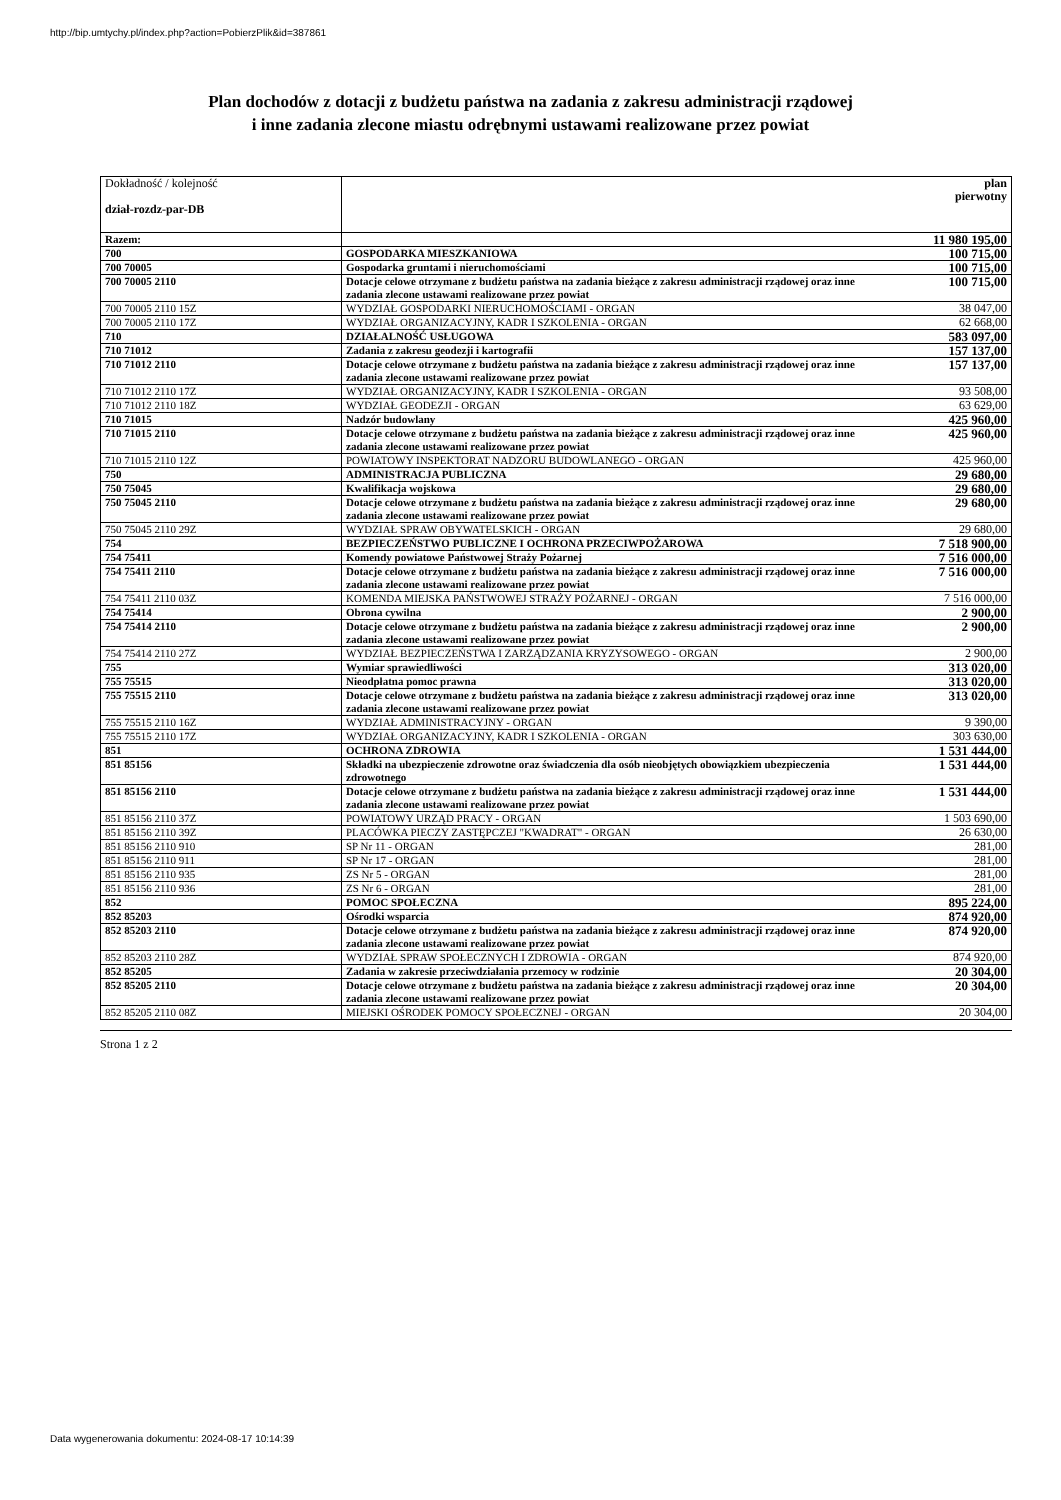http://bip.umtychy.pl/index.php?action=PobierzPlik&id=387861
Plan dochodów z dotacji z budżetu państwa na zadania z zakresu administracji rządowej
i inne zadania zlecone miastu odrębnymi ustawami realizowane przez powiat
| Dokładność / kolejność dział-rozdz-par-DB | | plan pierwotny |
| Razem: | | 11 980 195,00 |
| 700 | GOSPODARKA MIESZKANIOWA | 100 715,00 |
| 700 70005 | Gospodarka gruntami i nieruchomościami | 100 715,00 |
| 700 70005 2110 | Dotacje celowe otrzymane z budżetu państwa na zadania bieżące z zakresu administracji rządowej oraz inne zadania zlecone ustawami realizowane przez powiat | 100 715,00 |
| 700 70005 2110 15Z | WYDZIAŁ GOSPODARKI NIERUCHOMOŚCIAMI - ORGAN | 38 047,00 |
| 700 70005 2110 17Z | WYDZIAŁ ORGANIZACYJNY, KADR I SZKOLENIA - ORGAN | 62 668,00 |
| 710 | DZIAŁALNOŚĆ USŁUGOWA | 583 097,00 |
| 710 71012 | Zadania z zakresu geodezji i kartografii | 157 137,00 |
| 710 71012 2110 | Dotacje celowe otrzymane z budżetu państwa na zadania bieżące z zakresu administracji rządowej oraz inne zadania zlecone ustawami realizowane przez powiat | 157 137,00 |
| 710 71012 2110 17Z | WYDZIAŁ ORGANIZACYJNY, KADR I SZKOLENIA - ORGAN | 93 508,00 |
| 710 71012 2110 18Z | WYDZIAŁ GEODEZJI - ORGAN | 63 629,00 |
| 710 71015 | Nadzór budowlany | 425 960,00 |
| 710 71015 2110 | Dotacje celowe otrzymane z budżetu państwa na zadania bieżące z zakresu administracji rządowej oraz inne zadania zlecone ustawami realizowane przez powiat | 425 960,00 |
| 710 71015 2110 12Z | POWIATOWY INSPEKTORAT NADZORU BUDOWLANEGO - ORGAN | 425 960,00 |
| 750 | ADMINISTRACJA PUBLICZNA | 29 680,00 |
| 750 75045 | Kwalifikacja wojskowa | 29 680,00 |
| 750 75045 2110 | Dotacje celowe otrzymane z budżetu państwa na zadania bieżące z zakresu administracji rządowej oraz inne zadania zlecone ustawami realizowane przez powiat | 29 680,00 |
| 750 75045 2110 29Z | WYDZIAŁ SPRAW OBYWATELSKICH - ORGAN | 29 680,00 |
| 754 | BEZPIECZEŃSTWO PUBLICZNE I OCHRONA PRZECIWPOŻAROWA | 7 518 900,00 |
| 754 75411 | Komendy powiatowe Państwowej Straży Pożarnej | 7 516 000,00 |
| 754 75411 2110 | Dotacje celowe otrzymane z budżetu państwa na zadania bieżące z zakresu administracji rządowej oraz inne zadania zlecone ustawami realizowane przez powiat | 7 516 000,00 |
| 754 75411 2110 03Z | KOMENDA MIEJSKA PAŃSTWOWEJ STRAŻY POŻARNEJ - ORGAN | 7 516 000,00 |
| 754 75414 | Obrona cywilna | 2 900,00 |
| 754 75414 2110 | Dotacje celowe otrzymane z budżetu państwa na zadania bieżące z zakresu administracji rządowej oraz inne zadania zlecone ustawami realizowane przez powiat | 2 900,00 |
| 754 75414 2110 27Z | WYDZIAŁ BEZPIECZEŃSTWA I ZARZĄDZANIA KRYZYSOWEGO - ORGAN | 2 900,00 |
| 755 | Wymiar sprawiedliwości | 313 020,00 |
| 755 75515 | Nieodpłatna pomoc prawna | 313 020,00 |
| 755 75515 2110 | Dotacje celowe otrzymane z budżetu państwa na zadania bieżące z zakresu administracji rządowej oraz inne zadania zlecone ustawami realizowane przez powiat | 313 020,00 |
| 755 75515 2110 16Z | WYDZIAŁ ADMINISTRACYJNY - ORGAN | 9 390,00 |
| 755 75515 2110 17Z | WYDZIAŁ ORGANIZACYJNY, KADR I SZKOLENIA - ORGAN | 303 630,00 |
| 851 | OCHRONA ZDROWIA | 1 531 444,00 |
| 851 85156 | Składki na ubezpieczenie zdrowotne oraz świadczenia dla osób nieobjętych obowiązkiem ubezpieczenia zdrowotnego | 1 531 444,00 |
| 851 85156 2110 | Dotacje celowe otrzymane z budżetu państwa na zadania bieżące z zakresu administracji rządowej oraz inne zadania zlecone ustawami realizowane przez powiat | 1 531 444,00 |
| 851 85156 2110 37Z | POWIATOWY URZĄD PRACY - ORGAN | 1 503 690,00 |
| 851 85156 2110 39Z | PLACÓWKA PIECZY ZASTĘPCZEJ "KWADRAT" - ORGAN | 26 630,00 |
| 851 85156 2110 910 | SP Nr 11 - ORGAN | 281,00 |
| 851 85156 2110 911 | SP Nr 17 - ORGAN | 281,00 |
| 851 85156 2110 935 | ZS Nr 5 - ORGAN | 281,00 |
| 851 85156 2110 936 | ZS Nr 6 - ORGAN | 281,00 |
| 852 | POMOC SPOŁECZNA | 895 224,00 |
| 852 85203 | Ośrodki wsparcia | 874 920,00 |
| 852 85203 2110 | Dotacje celowe otrzymane z budżetu państwa na zadania bieżące z zakresu administracji rządowej oraz inne zadania zlecone ustawami realizowane przez powiat | 874 920,00 |
| 852 85203 2110 28Z | WYDZIAŁ SPRAW SPOŁECZNYCH I ZDROWIA - ORGAN | 874 920,00 |
| 852 85205 | Zadania w zakresie przeciwdziałania przemocy w rodzinie | 20 304,00 |
| 852 85205 2110 | Dotacje celowe otrzymane z budżetu państwa na zadania bieżące z zakresu administracji rządowej oraz inne zadania zlecone ustawami realizowane przez powiat | 20 304,00 |
| 852 85205 2110 08Z | MIEJSKI OŚRODEK POMOCY SPOŁECZNEJ - ORGAN | 20 304,00 |
Strona 1 z 2
Data wygenerowania dokumentu: 2024-08-17 10:14:39